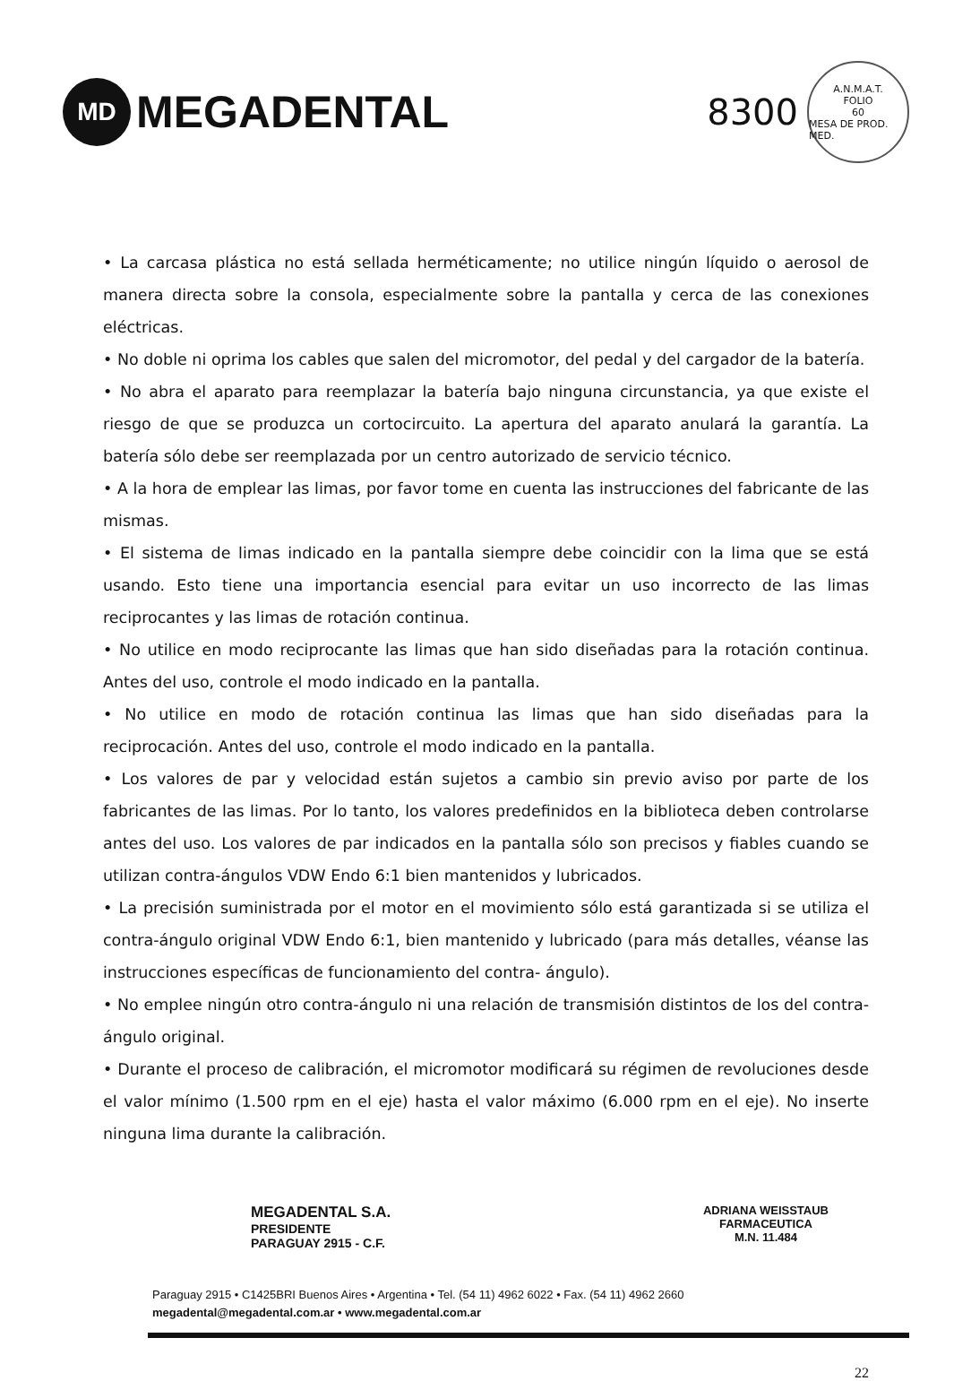MD
MEGADENTAL
8300
A.N.M.A.T.
FOLIO
60
MESA DE PROD. MED.
• La carcasa plástica no está sellada herméticamente; no utilice ningún líquido o aerosol de manera directa sobre la consola, especialmente sobre la pantalla y cerca de las conexiones eléctricas.
• No doble ni oprima los cables que salen del micromotor, del pedal y del cargador de la batería.
• No abra el aparato para reemplazar la batería bajo ninguna circunstancia, ya que existe el riesgo de que se produzca un cortocircuito. La apertura del aparato anulará la garantía. La batería sólo debe ser reemplazada por un centro autorizado de servicio técnico.
• A la hora de emplear las limas, por favor tome en cuenta las instrucciones del fabricante de las mismas.
• El sistema de limas indicado en la pantalla siempre debe coincidir con la lima que se está usando. Esto tiene una importancia esencial para evitar un uso incorrecto de las limas reciprocantes y las limas de rotación continua.
• No utilice en modo reciprocante las limas que han sido diseñadas para la rotación continua. Antes del uso, controle el modo indicado en la pantalla.
• No utilice en modo de rotación continua las limas que han sido diseñadas para la reciprocación. Antes del uso, controle el modo indicado en la pantalla.
• Los valores de par y velocidad están sujetos a cambio sin previo aviso por parte de los fabricantes de las limas. Por lo tanto, los valores predefinidos en la biblioteca deben controlarse antes del uso. Los valores de par indicados en la pantalla sólo son precisos y fiables cuando se utilizan contra-ángulos VDW Endo 6:1 bien mantenidos y lubricados.
• La precisión suministrada por el motor en el movimiento sólo está garantizada si se utiliza el contra-ángulo original VDW Endo 6:1, bien mantenido y lubricado (para más detalles, véanse las instrucciones específicas de funcionamiento del contra- ángulo).
• No emplee ningún otro contra-ángulo ni una relación de transmisión distintos de los del contra-ángulo original.
• Durante el proceso de calibración, el micromotor modificará su régimen de revoluciones desde el valor mínimo (1.500 rpm en el eje) hasta el valor máximo (6.000 rpm en el eje). No inserte ninguna lima durante la calibración.
MEGADENTAL S.A.
PRESIDENTE
PARAGUAY 2915 - C.F.
ADRIANA WEISSTAUB
FARMACEUTICA
M.N. 11.484
Paraguay 2915 • C1425BRI Buenos Aires • Argentina • Tel. (54 11) 4962 6022 • Fax. (54 11) 4962 2660
megadental@megadental.com.ar • www.megadental.com.ar
22